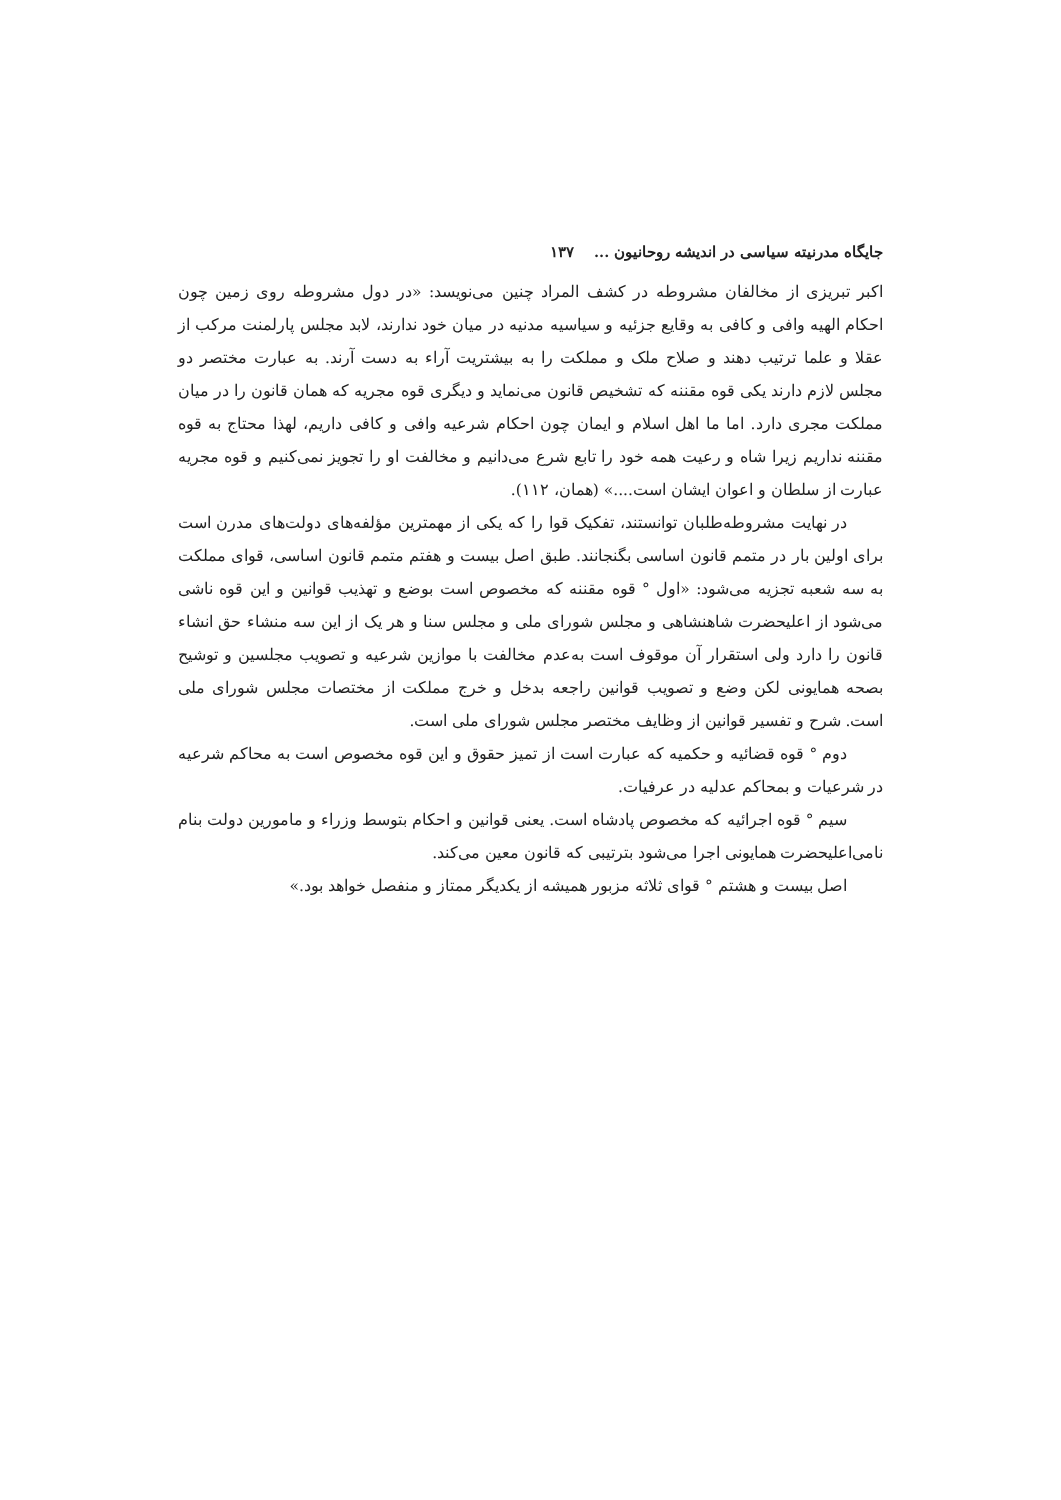جایگاه مدرنیته سیاسی در اندیشه روحانیون ... ۱۳۷
اکبر تبریزی از مخالفان مشروطه در کشف المراد چنین می‌نویسد: «در دول مشروطه روی زمین چون احکام الهیه وافی و کافی به وقایع جزئیه و سیاسیه مدنیه در میان خود ندارند، لابد مجلس پارلمنت مرکب از عقلا و علما ترتیب دهند و صلاح ملک و مملکت را به بیشتریت آراء به دست آرند. به عبارت مختصر دو مجلس لازم دارند یکی قوه مقننه که تشخیص قانون می‌نماید و دیگری قوه مجریه که همان قانون را در میان مملکت مجری دارد. اما ما اهل اسلام و ایمان چون احکام شرعیه وافی و کافی داریم، لهذا محتاج به قوه مقننه نداریم زیرا شاه و رعیت همه خود را تابع شرع می‌دانیم و مخالفت او را تجویز نمی‌کنیم و قوه مجریه عبارت از سلطان و اعوان ایشان است....» (همان، ۱۱۲).
در نهایت مشروطه‌طلبان توانستند، تفکیک قوا را که یکی از مهمترین مؤلفه‌های دولت‌های مدرن است برای اولین بار در متمم قانون اساسی بگنجانند. طبق اصل بیست و هفتم متمم قانون اساسی، قوای مملکت به سه شعبه تجزیه می‌شود: «اول ° قوه مقننه که مخصوص است بوضع و تهذیب قوانین و این قوه ناشی می‌شود از اعلیحضرت شاهنشاهی و مجلس شورای ملی و مجلس سنا و هر یک از این سه منشاء حق انشاء قانون را دارد ولی استقرار آن موقوف است به‌عدم مخالفت با موازین شرعیه و تصویب مجلسین و توشیح بصحه همایونی لکن وضع و تصویب قوانین راجعه بدخل و خرج مملکت از مختصات مجلس شورای ملی است. شرح و تفسیر قوانین از وظایف مختصر مجلس شورای ملی است.
دوم ° قوه قضائیه و حکمیه که عبارت است از تمیز حقوق و این قوه مخصوص است به محاکم شرعیه در شرعیات و بمحاکم عدلیه در عرفیات.
سیم ° قوه اجرائیه که مخصوص پادشاه است. یعنی قوانین و احکام بتوسط وزراء و مامورین دولت بنام نامی‌اعلیحضرت همایونی اجرا می‌شود بترتیبی که قانون معین می‌کند.
اصل بیست و هشتم ° قوای ثلاثه مزبور همیشه از یکدیگر ممتاز و منفصل خواهد بود.»